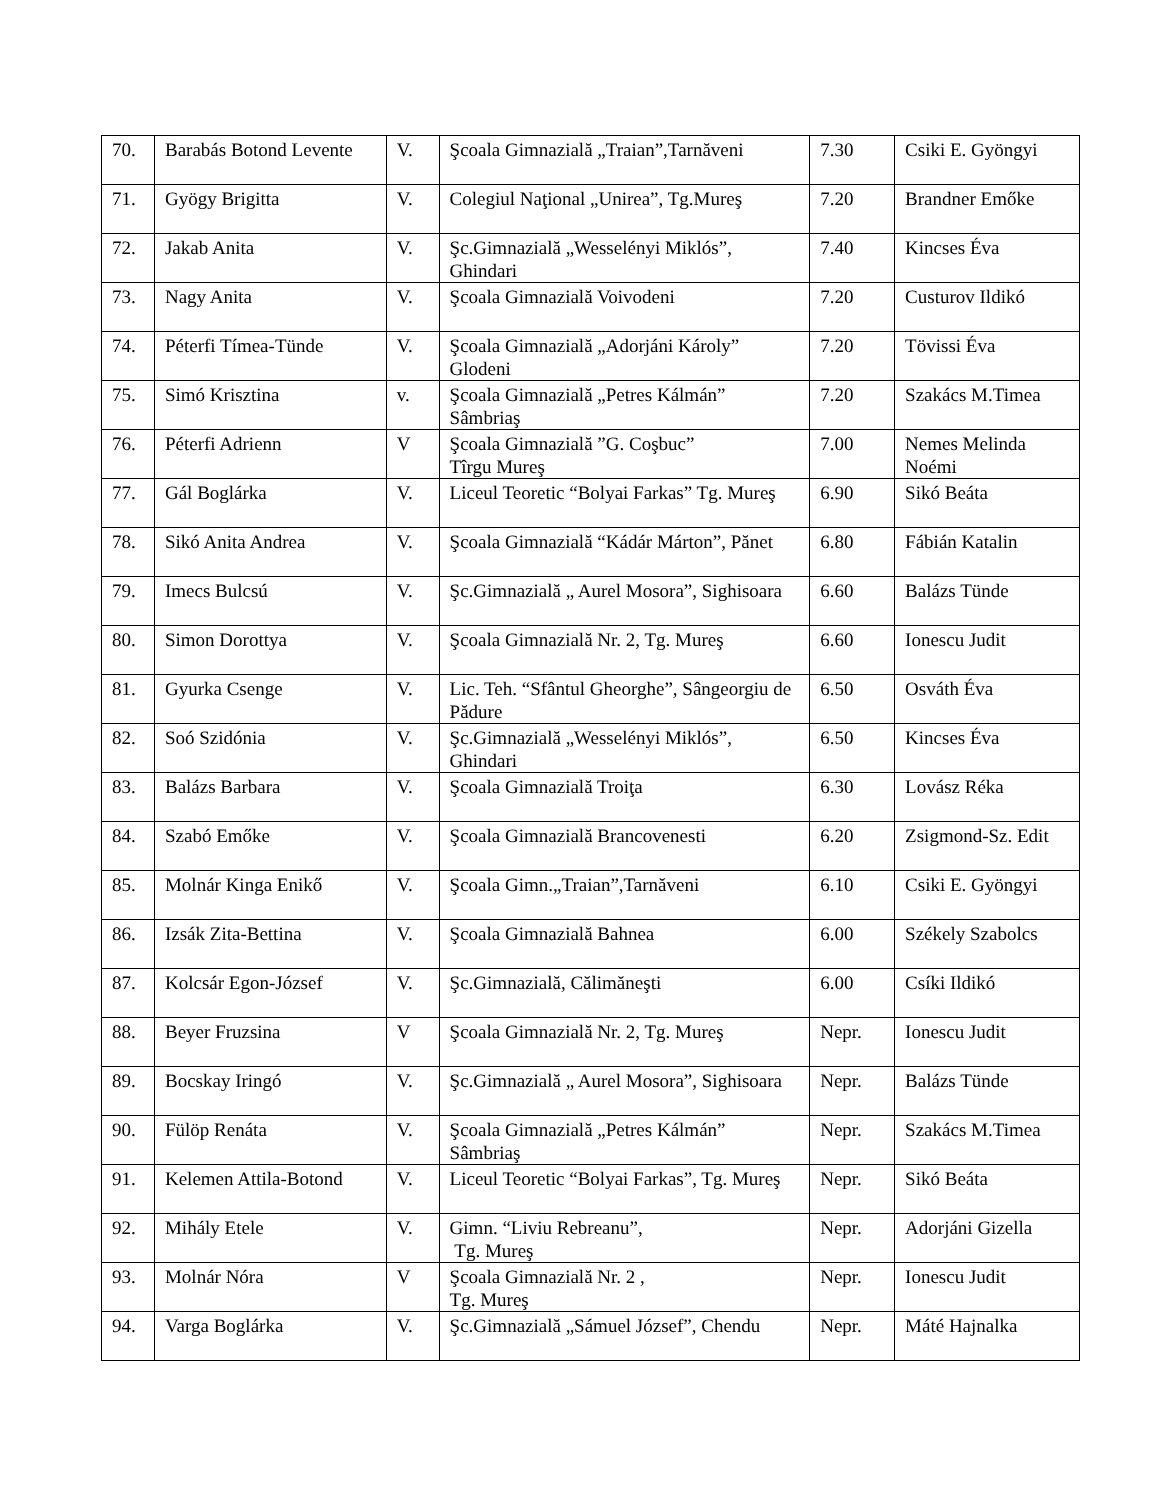| 70. | Barabás Botond Levente | V. | Şcoala Gimnazială „Traian”,Tarnăveni | 7.30 | Csiki E. Gyöngyi |
| 71. | Gyögy Brigitta | V. | Colegiul Naţional „Unirea”, Tg.Mureş | 7.20 | Brandner Emőke |
| 72. | Jakab Anita | V. | Şc.Gimnazială „Wesselényi Miklós”, Ghindari | 7.40 | Kincses Éva |
| 73. | Nagy Anita | V. | Şcoala Gimnazială Voivodeni | 7.20 | Custurov Ildikó |
| 74. | Péterfi Tímea-Tünde | V. | Şcoala Gimnazială „Adorjáni Károly” Glodeni | 7.20 | Tövissi Éva |
| 75. | Simó Krisztina | v. | Şcoala Gimnazială „Petres Kálmán” Sâmbriaş | 7.20 | Szakács M.Timea |
| 76. | Péterfi Adrienn | V | Şcoala Gimnazială ”G. Coşbuc” Tîrgu Mureş | 7.00 | Nemes Melinda Noémi |
| 77. | Gál Boglárka | V. | Liceul Teoretic “Bolyai Farkas” Tg. Mureş | 6.90 | Sikó Beáta |
| 78. | Sikó Anita Andrea | V. | Şcoala Gimnazială “Kádár Márton”, Pănet | 6.80 | Fábián Katalin |
| 79. | Imecs Bulcsú | V. | Şc.Gimnazială „ Aurel Mosora”, Sighisoara | 6.60 | Balázs Tünde |
| 80. | Simon Dorottya | V. | Şcoala Gimnazială Nr. 2, Tg. Mureş | 6.60 | Ionescu Judit |
| 81. | Gyurka Csenge | V. | Lic. Teh. “Sfântul Gheorghe”, Sângeorgiu de Pădure | 6.50 | Osváth Éva |
| 82. | Soó Szidónia | V. | Şc.Gimnazială „Wesselényi Miklós”, Ghindari | 6.50 | Kincses Éva |
| 83. | Balázs Barbara | V. | Şcoala Gimnazială Troiţa | 6.30 | Lovász Réka |
| 84. | Szabó Emőke | V. | Şcoala Gimnazială Brancovenesti | 6.20 | Zsigmond-Sz. Edit |
| 85. | Molnár Kinga Enikő | V. | Şcoala Gimn.„Traian”,Tarnăveni | 6.10 | Csiki E. Gyöngyi |
| 86. | Izsák Zita-Bettina | V. | Şcoala Gimnazială Bahnea | 6.00 | Székely Szabolcs |
| 87. | Kolcsár Egon-József | V. | Şc.Gimnazială, Călimăneşti | 6.00 | Csíki Ildikó |
| 88. | Beyer Fruzsina | V | Şcoala Gimnazială Nr. 2, Tg. Mureş | Nepr. | Ionescu Judit |
| 89. | Bocskay Iringó | V. | Şc.Gimnazială „ Aurel Mosora”, Sighisoara | Nepr. | Balázs Tünde |
| 90. | Fülöp Renáta | V. | Şcoala Gimnazială „Petres Kálmán” Sâmbriaş | Nepr. | Szakács M.Timea |
| 91. | Kelemen Attila-Botond | V. | Liceul Teoretic “Bolyai Farkas”, Tg. Mureş | Nepr. | Sikó Beáta |
| 92. | Mihály Etele | V. | Gimn. “Liviu Rebreanu”, Tg. Mureş | Nepr. | Adorjáni Gizella |
| 93. | Molnár Nóra | V | Şcoala Gimnazială Nr. 2 , Tg. Mureş | Nepr. | Ionescu Judit |
| 94. | Varga Boglárka | V. | Şc.Gimnazială „Sámuel József”, Chendu | Nepr. | Máté Hajnalka |